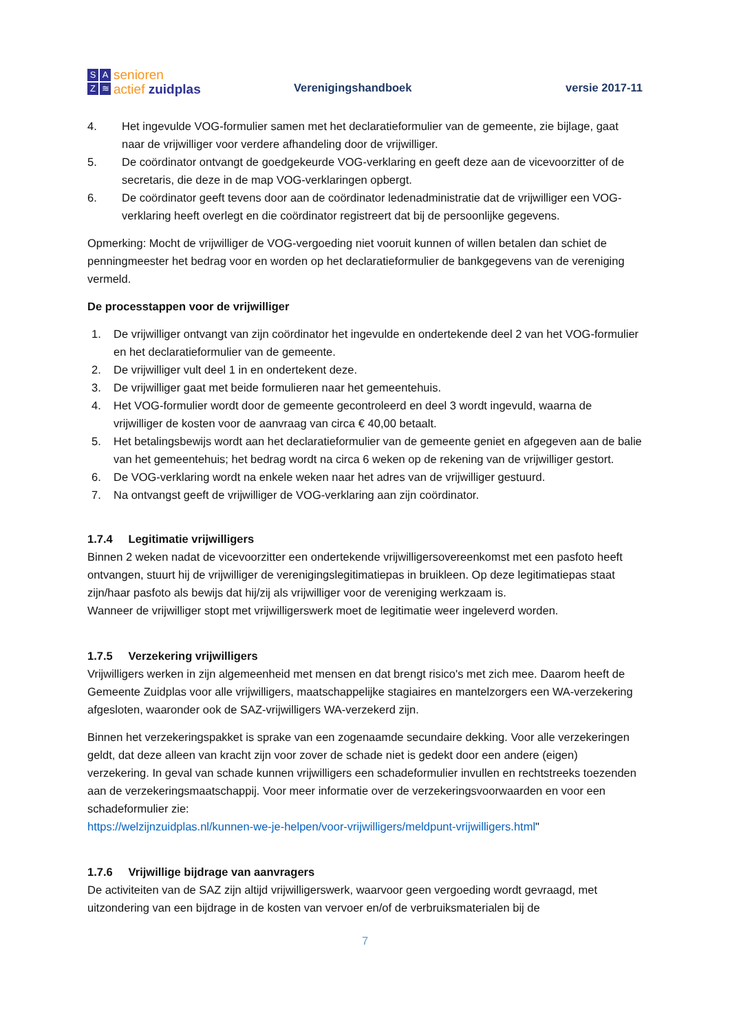SAZ ≋
senioren
actief zuidplas
Verenigingshandboek
versie 2017-11
4. Het ingevulde VOG-formulier samen met het declaratieformulier van de gemeente, zie bijlage, gaat naar de vrijwilliger voor verdere afhandeling door de vrijwilliger.
5. De coördinator ontvangt de goedgekeurde VOG-verklaring en geeft deze aan de vicevoorzitter of de secretaris, die deze in de map VOG-verklaringen opbergt.
6. De coördinator geeft tevens door aan de coördinator ledenadministratie dat de vrijwilliger een VOG-verklaring heeft overlegt en die coördinator registreert dat bij de persoonlijke gegevens.
Opmerking: Mocht de vrijwilliger de VOG-vergoeding niet vooruit kunnen of willen betalen dan schiet de penningmeester het bedrag voor en worden op het declaratieformulier de bankgegevens van de vereniging vermeld.
De processtappen voor de vrijwilliger
1. De vrijwilliger ontvangt van zijn coördinator het ingevulde en ondertekende deel 2 van het VOG-formulier en het declaratieformulier van de gemeente.
2. De vrijwilliger vult deel 1 in en ondertekent deze.
3. De vrijwilliger gaat met beide formulieren naar het gemeentehuis.
4. Het VOG-formulier wordt door de gemeente gecontroleerd en deel 3 wordt ingevuld, waarna de vrijwilliger de kosten voor de aanvraag van circa € 40,00 betaalt.
5. Het betalingsbewijs wordt aan het declaratieformulier van de gemeente geniet en afgegeven aan de balie van het gemeentehuis; het bedrag wordt na circa 6 weken op de rekening van de vrijwilliger gestort.
6. De VOG-verklaring wordt na enkele weken naar het adres van de vrijwilliger gestuurd.
7. Na ontvangst geeft de vrijwilliger de VOG-verklaring aan zijn coördinator.
1.7.4 Legitimatie vrijwilligers
Binnen 2 weken nadat de vicevoorzitter een ondertekende vrijwilligersovereenkomst met een pasfoto heeft ontvangen, stuurt hij de vrijwilliger de verenigingslegitimatiepas in bruikleen. Op deze legitimatiepas staat zijn/haar pasfoto als bewijs dat hij/zij als vrijwilliger voor de vereniging werkzaam is.
Wanneer de vrijwilliger stopt met vrijwilligerswerk moet de legitimatie weer ingeleverd worden.
1.7.5 Verzekering vrijwilligers
Vrijwilligers werken in zijn algemeenheid met mensen en dat brengt risico's met zich mee. Daarom heeft de Gemeente Zuidplas voor alle vrijwilligers, maatschappelijke stagiaires en mantelzorgers een WA-verzekering afgesloten, waaronder ook de SAZ-vrijwilligers WA-verzekerd zijn.
Binnen het verzekeringspakket is sprake van een zogenaamde secundaire dekking. Voor alle verzekeringen geldt, dat deze alleen van kracht zijn voor zover de schade niet is gedekt door een andere (eigen) verzekering. In geval van schade kunnen vrijwilligers een schadeformulier invullen en rechtstreeks toezenden aan de verzekeringsmaatschappij. Voor meer informatie over de verzekeringsvoorwaarden en voor een schadeformulier zie:
https://welzijnzuidplas.nl/kunnen-we-je-helpen/voor-vrijwilligers/meldpunt-vrijwilligers.html"
1.7.6 Vrijwillige bijdrage van aanvragers
De activiteiten van de SAZ zijn altijd vrijwilligerswerk, waarvoor geen vergoeding wordt gevraagd, met uitzondering van een bijdrage in de kosten van vervoer en/of de verbruiksmaterialen bij de
7